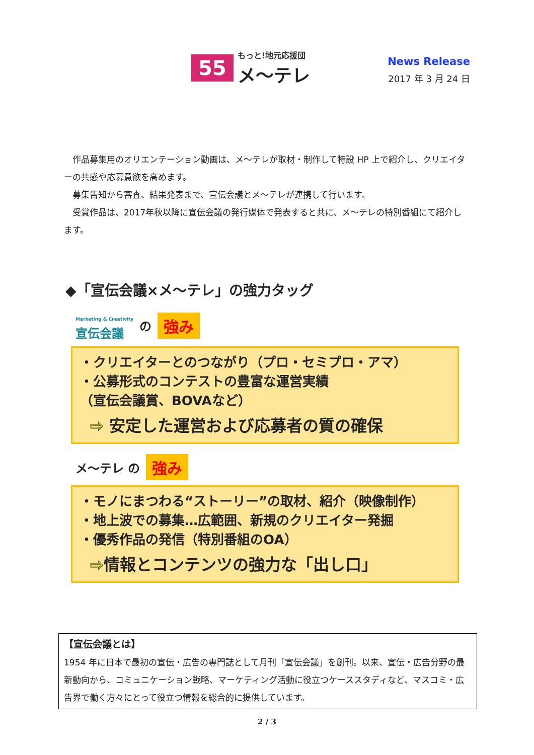55
もっと!地元応援団
メ～テレ
News Release
2017 年 3 月 24 日
　作品募集用のオリエンテーション動画は、メ～テレが取材・制作して特設 HP 上で紹介し、クリエイターの共感や応募意欲を高めます。
　募集告知から審査、結果発表まで、宣伝会議とメ～テレが連携して行います。
　受賞作品は、2017年秋以降に宣伝会議の発行媒体で発表すると共に、メ～テレの特別番組にて紹介します。
◆「宣伝会議×メ～テレ」の強力タッグ
Marketing & Creativity
宣伝会議 の 強み
・クリエイターとのつながり（プロ・セミプロ・アマ）
・公募形式のコンテストの豊富な運営実績
（宣伝会議賞、BOVAなど）
⇨ 安定した運営および応募者の質の確保
メ～テレ の 強み
・モノにまつわる“ストーリー”の取材、紹介（映像制作）
・地上波での募集…広範囲、新規のクリエイター発掘
・優秀作品の発信（特別番組のOA）
⇨情報とコンテンツの強力な「出し口」
【宣伝会議とは】
1954 年に日本で最初の宣伝・広告の専門誌として月刊「宣伝会議」を創刊。以来、宣伝・広告分野の最新動向から、コミュニケーション戦略、マーケティング活動に役立つケーススタディなど、マスコミ・広告界で働く方々にとって役立つ情報を総合的に提供しています。
2 / 3